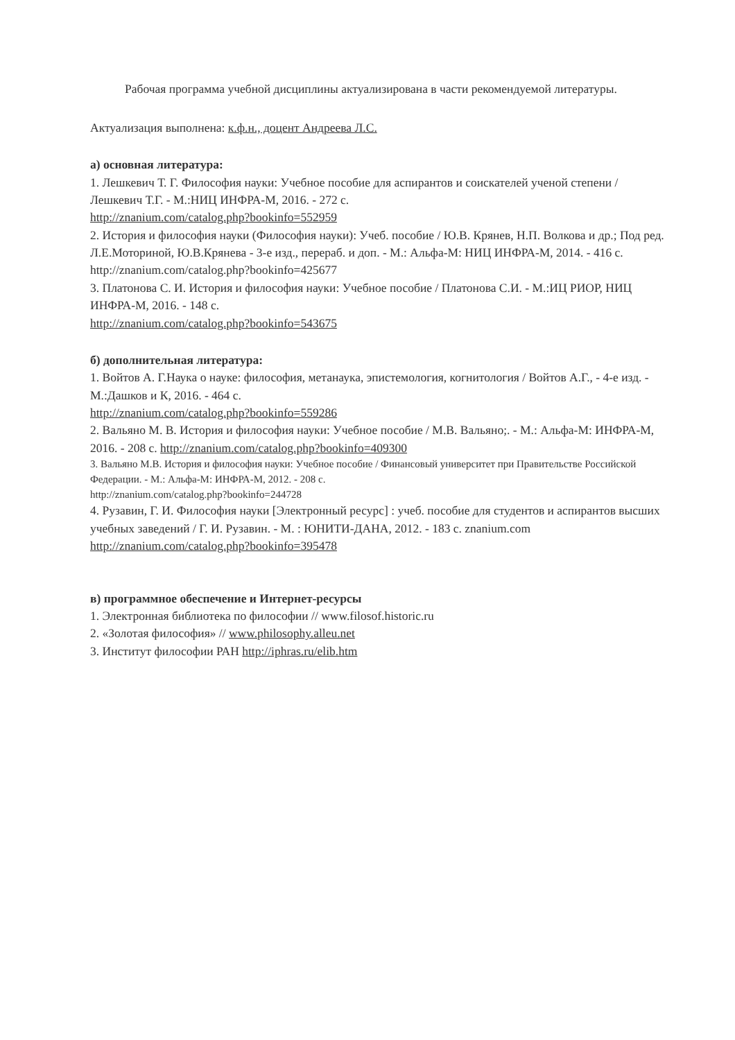Рабочая программа учебной дисциплины актуализирована в части рекомендуемой литературы.
Актуализация выполнена: к.ф.н., доцент Андреева Л.С.
а) основная литература:
1. Лешкевич Т. Г. Философия науки: Учебное пособие для аспирантов и соискателей ученой степени / Лешкевич Т.Г. - М.:НИЦ ИНФРА-М, 2016. - 272 с.
http://znanium.com/catalog.php?bookinfo=552959
2. История и философия науки (Философия науки): Учеб. пособие / Ю.В. Крянев, Н.П. Волкова и др.; Под ред. Л.Е.Моториной, Ю.В.Крянева - 3-е изд., перераб. и доп. - М.: Альфа-М: НИЦ ИНФРА-М, 2014. - 416 с. http://znanium.com/catalog.php?bookinfo=425677
3. Платонова С. И. История и философия науки: Учебное пособие / Платонова С.И. - М.:ИЦ РИОР, НИЦ ИНФРА-М, 2016. - 148 с.
http://znanium.com/catalog.php?bookinfo=543675
б) дополнительная литература:
1. Войтов А. Г.Наука о науке: философия, метанаука, эпистемология, когнитология / Войтов А.Г., - 4-е изд. - М.:Дашков и К, 2016. - 464 с.
http://znanium.com/catalog.php?bookinfo=559286
2. Вальяно М. В. История и философия науки: Учебное пособие / М.В. Вальяно;. - М.: Альфа-М: ИНФРА-М, 2016. - 208 с. http://znanium.com/catalog.php?bookinfo=409300
3. Вальяно М.В. История и философия науки: Учебное пособие / Финансовый университет при Правительстве Российской Федерации. - М.: Альфа-М: ИНФРА-М, 2012. - 208 с.
http://znanium.com/catalog.php?bookinfo=244728
4. Рузавин, Г. И. Философия науки [Электронный ресурс] : учеб. пособие для студентов и аспирантов высших учебных заведений / Г. И. Рузавин. - М. : ЮНИТИ-ДАНА, 2012. - 183 с. znanium.com http://znanium.com/catalog.php?bookinfo=395478
в) программное обеспечение и Интернет-ресурсы
1. Электронная библиотека по философии // www.filosof.historic.ru
2. «Золотая философия» // www.philosophy.alleu.net
3. Институт философии РАН http://iphras.ru/elib.htm